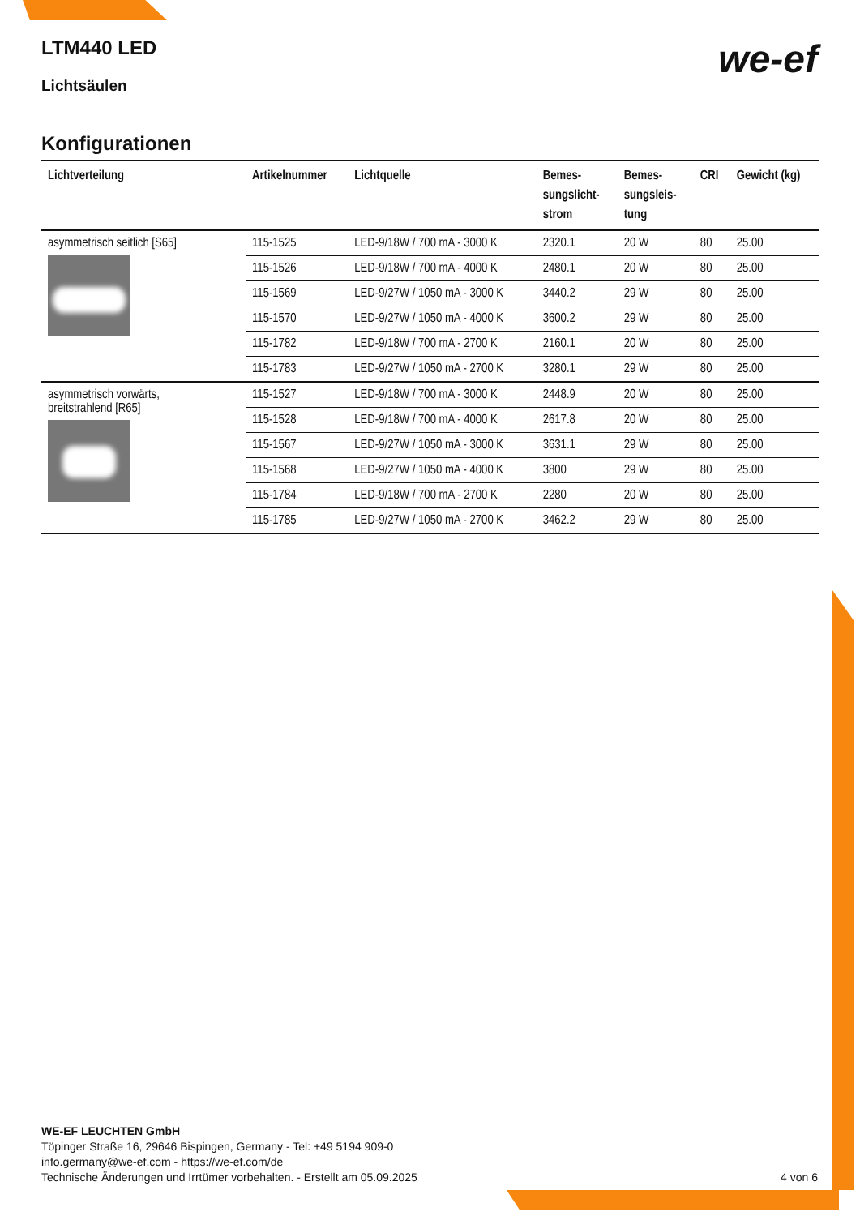we-ef
LTM440 LED
Lichtsäulen
Konfigurationen
| Lichtverteilung | Artikelnummer | Lichtquelle | Bemes- sungslicht- strom | Bemes- sungsleis- tung | CRI | Gewicht (kg) |
| --- | --- | --- | --- | --- | --- | --- |
| asymmetrisch seitlich [S65] | 115-1525 | LED-9/18W / 700 mA - 3000 K | 2320.1 | 20 W | 80 | 25.00 |
| | 115-1526 | LED-9/18W / 700 mA - 4000 K | 2480.1 | 20 W | 80 | 25.00 |
| | 115-1569 | LED-9/27W / 1050 mA - 3000 K | 3440.2 | 29 W | 80 | 25.00 |
| | 115-1570 | LED-9/27W / 1050 mA - 4000 K | 3600.2 | 29 W | 80 | 25.00 |
| | 115-1782 | LED-9/18W / 700 mA - 2700 K | 2160.1 | 20 W | 80 | 25.00 |
| | 115-1783 | LED-9/27W / 1050 mA - 2700 K | 3280.1 | 29 W | 80 | 25.00 |
| asymmetrisch vorwärts, breitstrahlend [R65] | 115-1527 | LED-9/18W / 700 mA - 3000 K | 2448.9 | 20 W | 80 | 25.00 |
| | 115-1528 | LED-9/18W / 700 mA - 4000 K | 2617.8 | 20 W | 80 | 25.00 |
| | 115-1567 | LED-9/27W / 1050 mA - 3000 K | 3631.1 | 29 W | 80 | 25.00 |
| | 115-1568 | LED-9/27W / 1050 mA - 4000 K | 3800 | 29 W | 80 | 25.00 |
| | 115-1784 | LED-9/18W / 700 mA - 2700 K | 2280 | 20 W | 80 | 25.00 |
| | 115-1785 | LED-9/27W / 1050 mA - 2700 K | 3462.2 | 29 W | 80 | 25.00 |
WE-EF LEUCHTEN GmbH
Töpinger Straße 16, 29646 Bispingen, Germany - Tel: +49 5194 909-0
info.germany@we-ef.com - https://we-ef.com/de
Technische Änderungen und Irrtümer vorbehalten. - Erstellt am 05.09.2025
4 von 6